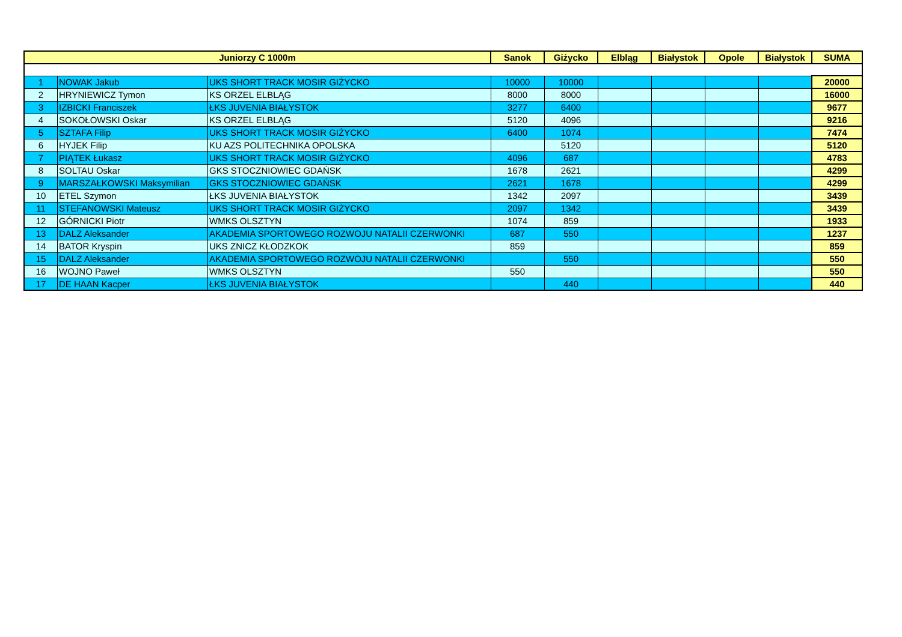| Juniorzy C 1000m | | | Sanok | Giżycko | Elbląg | Białystok | Opole | Białystok | SUMA |
| --- | --- | --- | --- | --- | --- | --- | --- | --- | --- |
| 1 | NOWAK Jakub | UKS SHORT TRACK MOSIR GIŻYCKO | 10000 | 10000 | | | | | 20000 |
| 2 | HRYNIEWICZ Tymon | KS ORZEL ELBLĄG | 8000 | 8000 | | | | | 16000 |
| 3 | IZBICKI Franciszek | ŁKS JUVENIA BIAŁYSTOK | 3277 | 6400 | | | | | 9677 |
| 4 | SOKOŁOWSKI Oskar | KS ORZEL ELBLĄG | 5120 | 4096 | | | | | 9216 |
| 5 | SZTAFA Filip | UKS SHORT TRACK MOSIR GIŻYCKO | 6400 | 1074 | | | | | 7474 |
| 6 | HYJEK Filip | KU AZS POLITECHNIKA OPOLSKA | | 5120 | | | | | 5120 |
| 7 | PIĄTEK Łukasz | UKS SHORT TRACK MOSIR GIŻYCKO | 4096 | 687 | | | | | 4783 |
| 8 | SOLTAU Oskar | GKS STOCZNIOWIEC GDAŃSK | 1678 | 2621 | | | | | 4299 |
| 9 | MARSZAŁKOWSKI Maksymilian | GKS STOCZNIOWIEC GDAŃSK | 2621 | 1678 | | | | | 4299 |
| 10 | ETEL Szymon | ŁKS JUVENIA BIAŁYSTOK | 1342 | 2097 | | | | | 3439 |
| 11 | STEFANOWSKI Mateusz | UKS SHORT TRACK MOSIR GIŻYCKO | 2097 | 1342 | | | | | 3439 |
| 12 | GÓRNICKI Piotr | WMKS OLSZTYN | 1074 | 859 | | | | | 1933 |
| 13 | DALZ Aleksander | AKADEMIA SPORTOWEGO ROZWOJU NATALII CZERWONKI | 687 | 550 | | | | | 1237 |
| 14 | BATOR Kryspin | UKS ZNICZ KŁODZKOK | 859 | | | | | | 859 |
| 15 | DALZ Aleksander | AKADEMIA SPORTOWEGO ROZWOJU NATALII CZERWONKI | | 550 | | | | | 550 |
| 16 | WOJNO Paweł | WMKS OLSZTYN | 550 | | | | | | 550 |
| 17 | DE HAAN Kacper | ŁKS JUVENIA BIAŁYSTOK | | 440 | | | | | 440 |